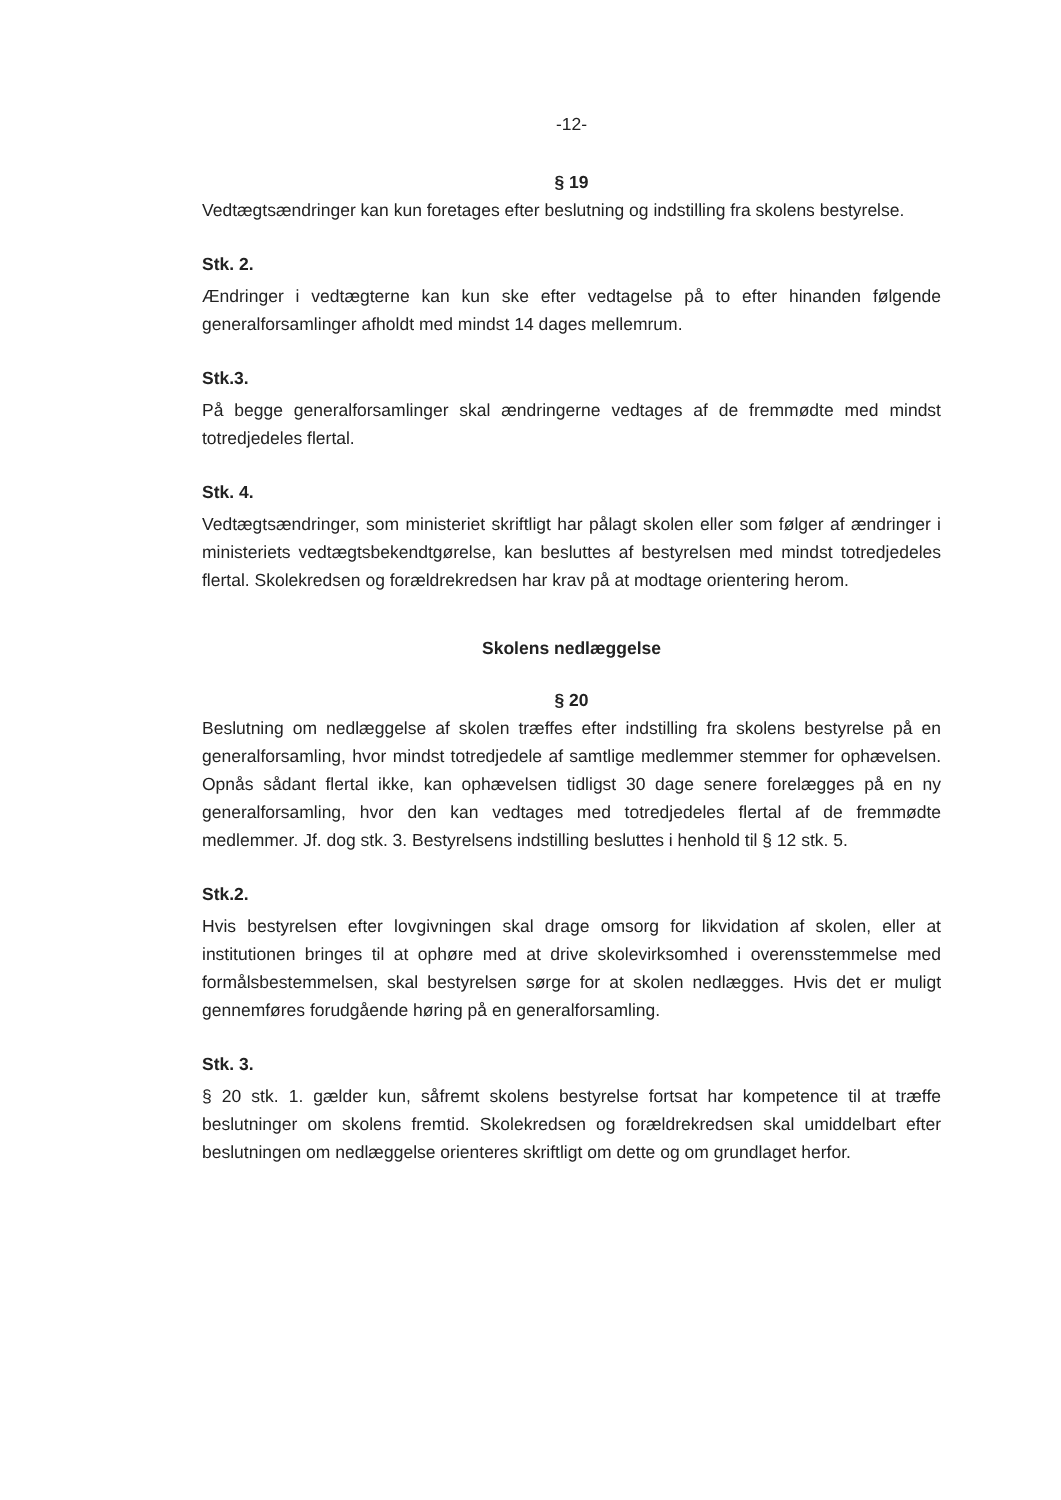-12-
§ 19
Vedtægtsændringer kan kun foretages efter beslutning og indstilling fra skolens bestyrelse.
Stk. 2.
Ændringer i vedtægterne kan kun ske efter vedtagelse på to efter hinanden følgende generalforsamlinger afholdt med mindst 14 dages mellemrum.
Stk.3.
På begge generalforsamlinger skal ændringerne vedtages af de fremmødte med mindst totredjedeles flertal.
Stk. 4.
Vedtægtsændringer, som ministeriet skriftligt har pålagt skolen eller som følger af ændringer i ministeriets vedtægtsbekendtgørelse, kan besluttes af bestyrelsen med mindst totredjedeles flertal. Skolekredsen og forældrekredsen har krav på at modtage orientering herom.
Skolens nedlæggelse
§ 20
Beslutning om nedlæggelse af skolen træffes efter indstilling fra skolens bestyrelse på en generalforsamling, hvor mindst totredjedele af samtlige medlemmer stemmer for ophævelsen. Opnås sådant flertal ikke, kan ophævelsen tidligst 30 dage senere forelægges på en ny generalforsamling, hvor den kan vedtages med totredjedeles flertal af de fremmødte medlemmer. Jf. dog stk. 3. Bestyrelsens indstilling besluttes i henhold til § 12 stk. 5.
Stk.2.
Hvis bestyrelsen efter lovgivningen skal drage omsorg for likvidation af skolen, eller at institutionen bringes til at ophøre med at drive skolevirksomhed i overensstemmelse med formålsbestemmelsen, skal bestyrelsen sørge for at skolen nedlægges. Hvis det er muligt gennemføres forudgående høring på en generalforsamling.
Stk. 3.
§ 20 stk. 1. gælder kun, såfremt skolens bestyrelse fortsat har kompetence til at træffe beslutninger om skolens fremtid. Skolekredsen og forældrekredsen skal umiddelbart efter beslutningen om nedlæggelse orienteres skriftligt om dette og om grundlaget herfor.